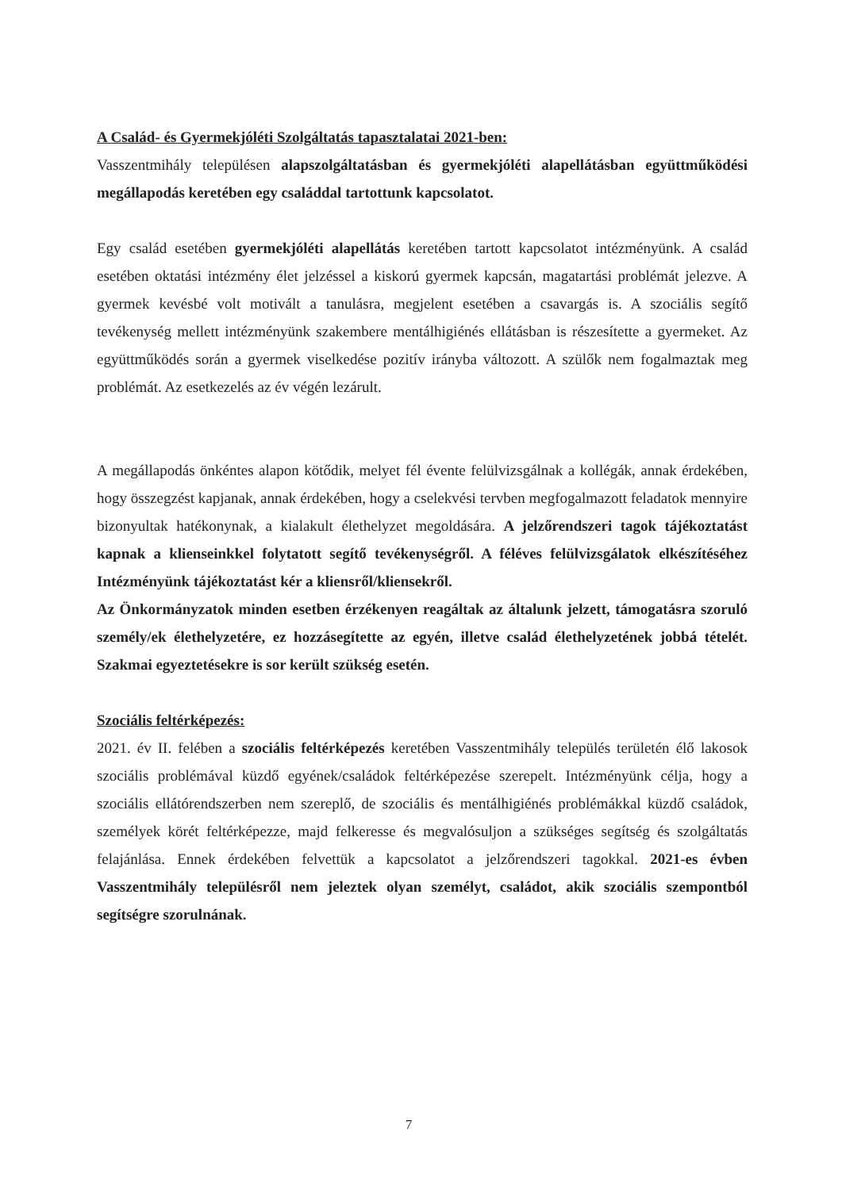A Család- és Gyermekjóléti Szolgáltatás tapasztalatai 2021-ben:
Vasszentmihály településen alapszolgáltatásban és gyermekjóléti alapellátásban együttműködési megállapodás keretében egy családdal tartottunk kapcsolatot.
Egy család esetében gyermekjóléti alapellátás keretében tartott kapcsolatot intézményünk. A család esetében oktatási intézmény élet jelzéssel a kiskorú gyermek kapcsán, magatartási problémát jelezve. A gyermek kevésbé volt motivált a tanulásra, megjelent esetében a csavargás is. A szociális segítő tevékenység mellett intézményünk szakembere mentálhigiénés ellátásban is részesítette a gyermeket. Az együttműködés során a gyermek viselkedése pozitív irányba változott. A szülők nem fogalmaztak meg problémát. Az esetkezelés az év végén lezárult.
A megállapodás önkéntes alapon kötődik, melyet fél évente felülvizsgálnak a kollégák, annak érdekében, hogy összegzést kapjanak, annak érdekében, hogy a cselekvési tervben megfogalmazott feladatok mennyire bizonyultak hatékonynak, a kialakult élethelyzet megoldására. A jelzőrendszeri tagok tájékoztatást kapnak a klienseinkkel folytatott segítő tevékenységről. A féléves felülvizsgálatok elkészítéséhez Intézményünk tájékoztatást kér a kliensről/kliensekről.
Az Önkormányzatok minden esetben érzékenyen reagáltak az általunk jelzett, támogatásra szoruló személy/ek élethelyzetére, ez hozzásegítette az egyén, illetve család élethelyzetének jobbá tételét. Szakmai egyeztetésekre is sor került szükség esetén.
Szociális feltérképezés:
2021. év II. felében a szociális feltérképezés keretében Vasszentmihály település területén élő lakosok szociális problémával küzdő egyének/családok feltérképezése szerepelt. Intézményünk célja, hogy a szociális ellátórendszerben nem szereplő, de szociális és mentálhigiénés problémákkal küzdő családok, személyek körét feltérképezze, majd felkeresse és megvalósuljon a szükséges segítség és szolgáltatás felajánlása. Ennek érdekében felvettük a kapcsolatot a jelzőrendszeri tagokkal. 2021-es évben Vasszentmihály településről nem jeleztek olyan személyt, családot, akik szociális szempontból segítségre szorulnának.
7